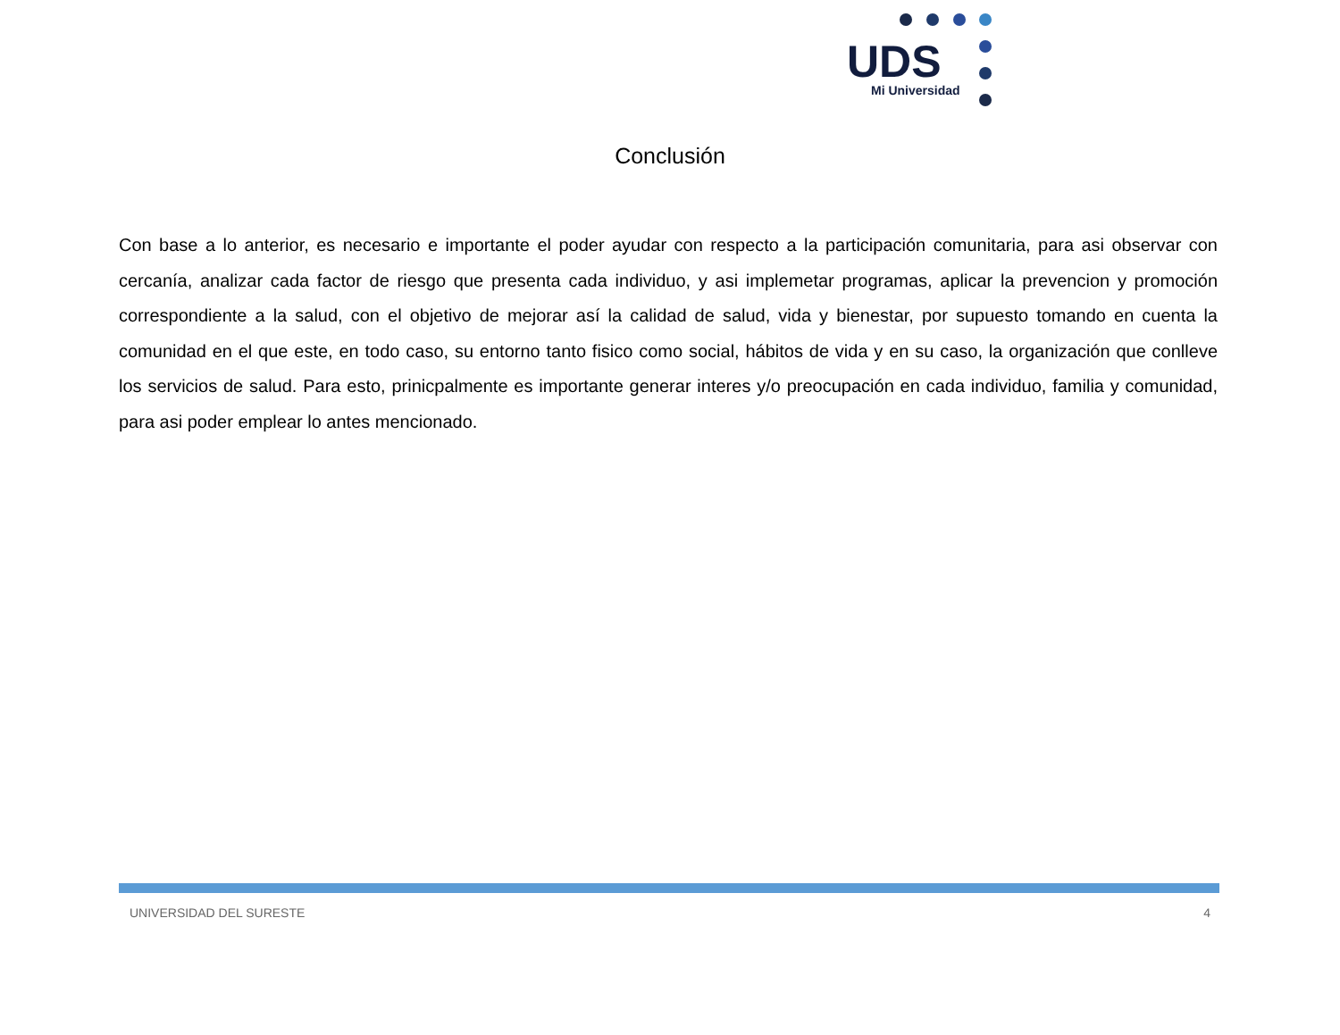UDS
Mi Universidad
Conclusión
Con base a lo anterior, es necesario e importante el poder ayudar con respecto a la participación comunitaria, para asi observar con cercanía, analizar cada factor de riesgo que presenta cada individuo, y asi implemetar programas, aplicar la prevencion y promoción correspondiente a la salud, con el objetivo de mejorar así la calidad de salud, vida y bienestar, por supuesto tomando en cuenta la comunidad en el que este, en todo caso, su entorno tanto fisico como social, hábitos de vida y en su caso, la organización que conlleve los servicios de salud. Para esto, prinicpalmente es importante generar interes y/o preocupación en cada individuo, familia y comunidad, para asi poder emplear lo antes mencionado.
UNIVERSIDAD DEL SURESTE 4